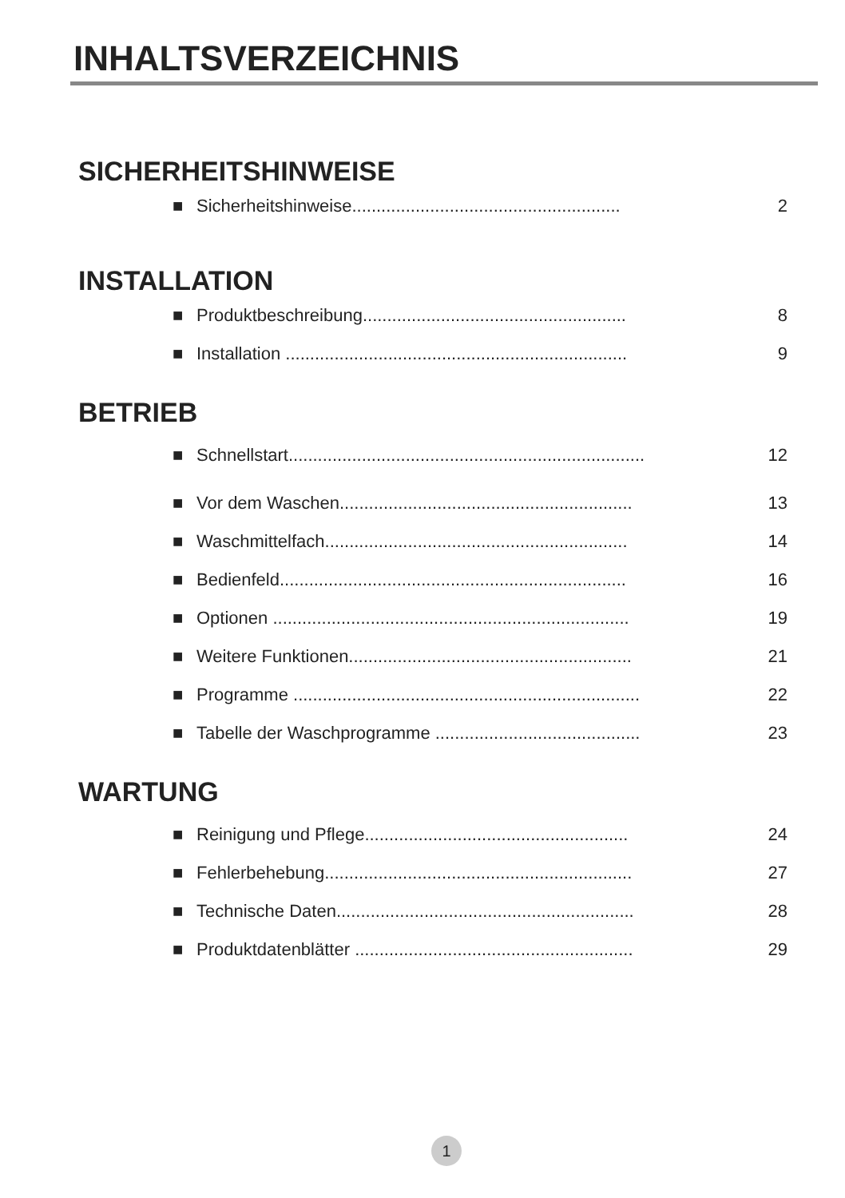INHALTSVERZEICHNIS
SICHERHEITSHINWEISE
■ Sicherheitshinweise....................................................... 2
INSTALLATION
■ Produktbeschreibung...................................................... 8
■ Installation ...................................................................... 9
BETRIEB
■ Schnellstart......................................................................... 12
■ Vor dem Waschen............................................................ 13
■ Waschmittelfach.............................................................. 14
■ Bedienfeld....................................................................... 16
■ Optionen ......................................................................... 19
■ Weitere Funktionen.......................................................... 21
■ Programme ....................................................................... 22
■ Tabelle der Waschprogramme .......................................... 23
WARTUNG
■ Reinigung und Pflege...................................................... 24
■ Fehlerbehebung............................................................... 27
■ Technische Daten............................................................. 28
■ Produktdatenblätter ......................................................... 29
1